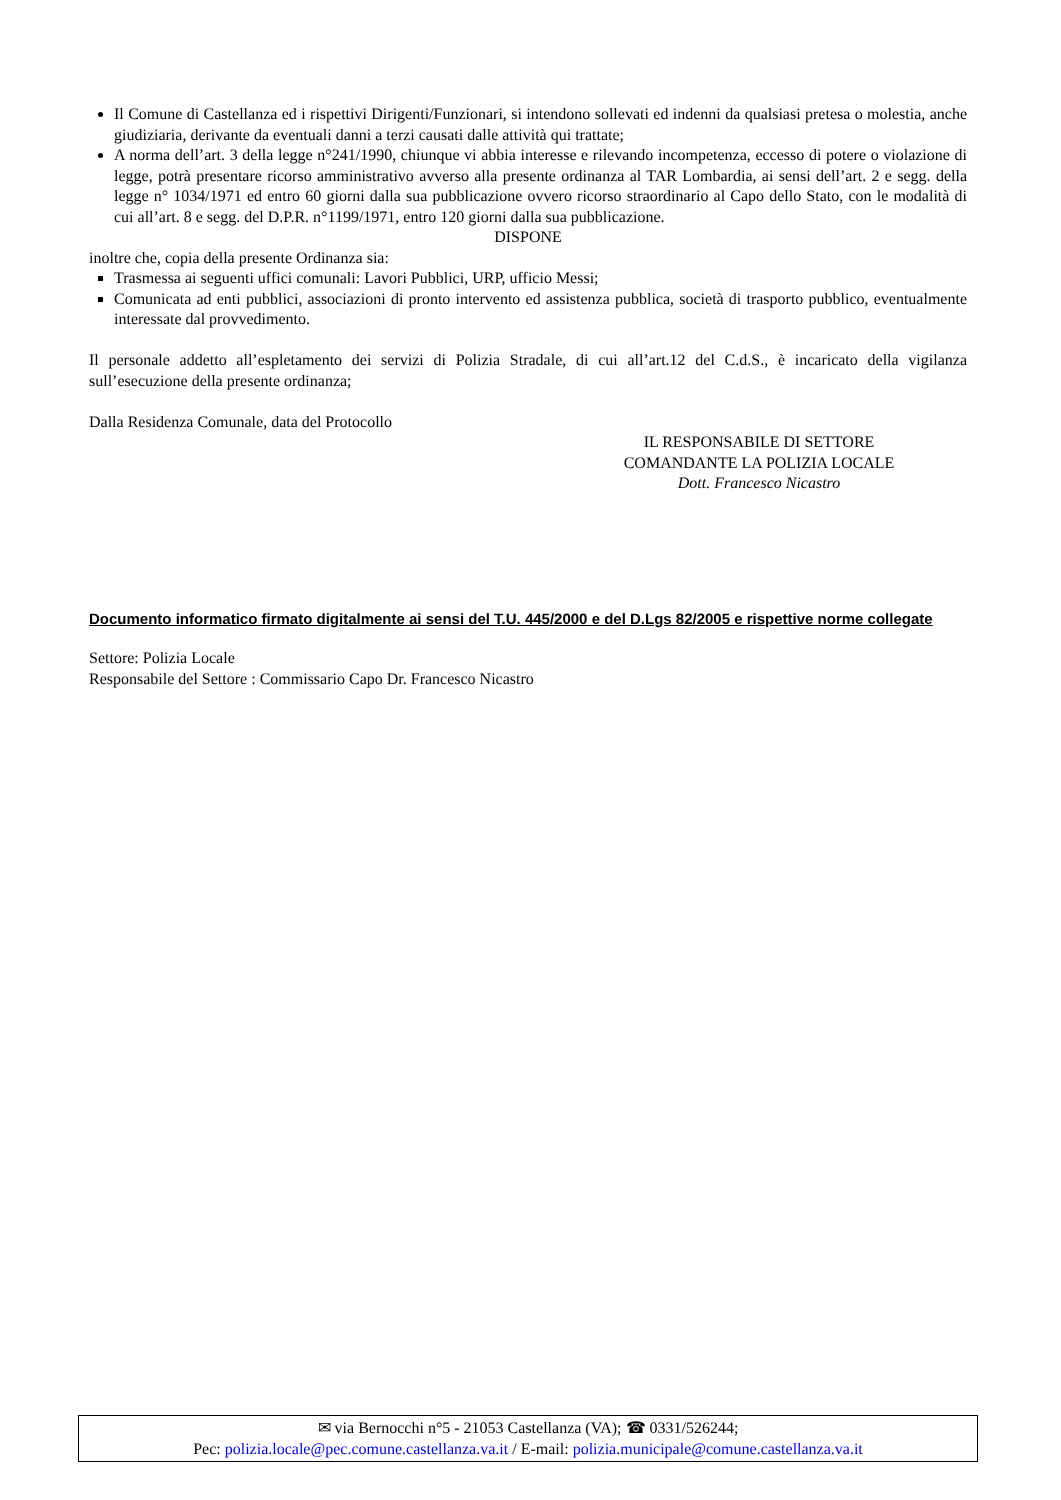Il Comune di Castellanza ed i rispettivi Dirigenti/Funzionari, si intendono sollevati ed indenni da qualsiasi pretesa o molestia, anche giudiziaria, derivante da eventuali danni a terzi causati dalle attività qui trattate;
A norma dell’art. 3 della legge n°241/1990, chiunque vi abbia interesse e rilevando incompetenza, eccesso di potere o violazione di legge, potrà presentare ricorso amministrativo avverso alla presente ordinanza al TAR Lombardia, ai sensi dell’art. 2 e segg. della legge n° 1034/1971 ed entro 60 giorni dalla sua pubblicazione ovvero ricorso straordinario al Capo dello Stato, con le modalità di cui all’art. 8 e segg. del D.P.R. n°1199/1971, entro 120 giorni dalla sua pubblicazione.
DISPONE
inoltre che, copia della presente Ordinanza sia:
Trasmessa ai seguenti uffici comunali: Lavori Pubblici, URP, ufficio Messi;
Comunicata ad enti pubblici, associazioni di pronto intervento ed assistenza pubblica, società di trasporto pubblico, eventualmente interessate dal provvedimento.
Il personale addetto all’espletamento dei servizi di Polizia Stradale, di cui all’art.12 del C.d.S., è incaricato della vigilanza sull’esecuzione della presente ordinanza;
Dalla Residenza Comunale, data del Protocollo
IL RESPONSABILE DI SETTORE
COMANDANTE LA POLIZIA LOCALE
Dott. Francesco Nicastro
Documento informatico firmato digitalmente ai sensi del T.U. 445/2000 e del D.Lgs 82/2005 e rispettive norme collegate
Settore: Polizia Locale
Responsabile del Settore : Commissario Capo Dr. Francesco Nicastro
✉ via Bernocchi n°5 - 21053 Castellanza (VA); ☎ 0331/526244;
Pec: polizia.locale@pec.comune.castellanza.va.it / E-mail: polizia.municipale@comune.castellanza.va.it